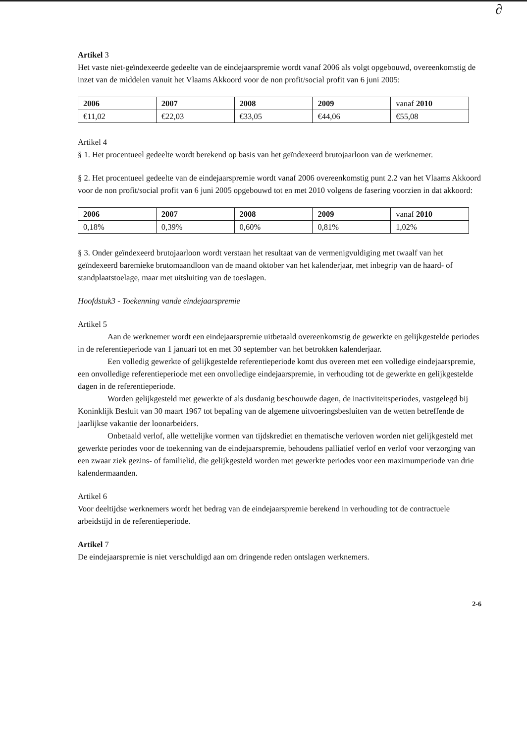∂
Artikel 3
Het vaste niet-geïndexeerde gedeelte van de eindejaarspremie wordt vanaf 2006 als volgt opgebouwd, overeenkomstig de inzet van de middelen vanuit het Vlaams Akkoord voor de non profit/social profit van 6 juni 2005:
| 2006 | 2007 | 2008 | 2009 | vanaf 2010 |
| €11,02 | €22,03 | €33,05 | €44,06 | €55,08 |
Artikel 4
§ 1. Het procentueel gedeelte wordt berekend op basis van het geïndexeerd brutojaarloon van de werknemer.
§ 2. Het procentueel gedeelte van de eindejaarspremie wordt vanaf 2006 overeenkomstig punt 2.2 van het Vlaams Akkoord voor de non profit/social profit van 6 juni 2005 opgebouwd tot en met 2010 volgens de fasering voorzien in dat akkoord:
| 2006 | 2007 | 2008 | 2009 | vanaf 2010 |
| 0,18% | 0,39% | 0,60% | 0,81% | 1,02% |
§ 3. Onder geïndexeerd brutojaarloon wordt verstaan het resultaat van de vermenigvuldiging met twaalf van het geïndexeerd baremieke brutomaandloon van de maand oktober van het kalenderjaar, met inbegrip van de haard- of standplaatstoelage, maar met uitsluiting van de toeslagen.
Hoofdstuk3 - Toekenning vande eindejaarspremie
Artikel 5
Aan de werknemer wordt een eindejaarspremie uitbetaald overeenkomstig de gewerkte en gelijkgestelde periodes in de referentieperiode van 1 januari tot en met 30 september van het betrokken kalenderjaar.
Een volledig gewerkte of gelijkgestelde referentieperiode komt dus overeen met een volledige eindejaarspremie, een onvolledige referentieperiode met een onvolledige eindejaarspremie, in verhouding tot de gewerkte en gelijkgestelde dagen in de referentieperiode.
Worden gelijkgesteld met gewerkte of als dusdanig beschouwde dagen, de inactiviteitsperiodes, vastgelegd bij Koninklijk Besluit van 30 maart 1967 tot bepaling van de algemene uitvoeringsbesluiten van de wetten betreffende de jaarlijkse vakantie der loonarbeiders.
Onbetaald verlof, alle wettelijke vormen van tijdskrediet en thematische verloven worden niet gelijkgesteld met gewerkte periodes voor de toekenning van de eindejaarspremie, behoudens palliatief verlof en verlof voor verzorging van een zwaar ziek gezins- of familielid, die gelijkgesteld worden met gewerkte periodes voor een maximumperiode van drie kalendermaanden.
Artikel 6
Voor deeltijdse werknemers wordt het bedrag van de eindejaarspremie berekend in verhouding tot de contractuele arbeidstijd in de referentieperiode.
Artikel 7
De eindejaarspremie is niet verschuldigd aan om dringende reden ontslagen werknemers.
2-6